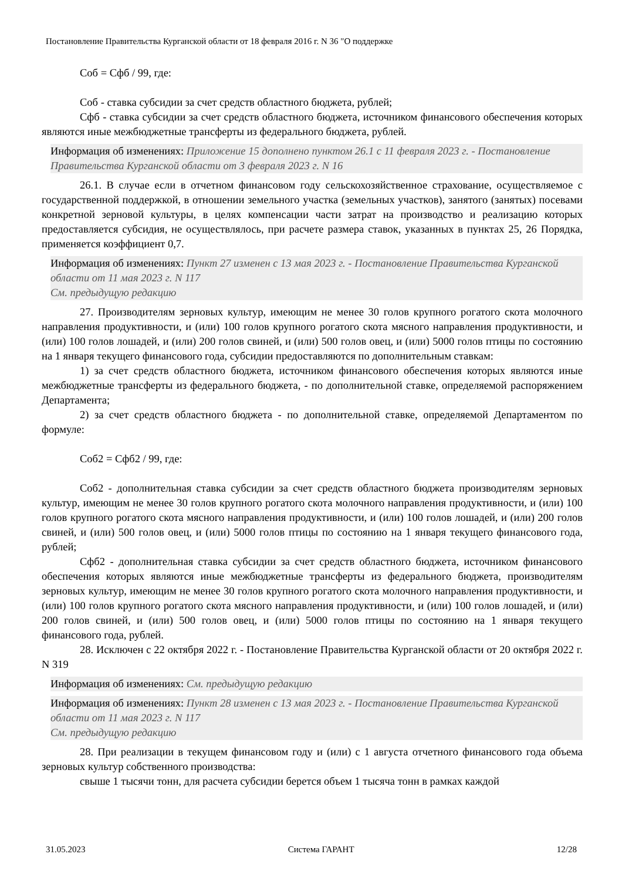Постановление Правительства Курганской области от 18 февраля 2016 г. N 36 "О поддержке
Соб = Сфб / 99, где:
Соб - ставка субсидии за счет средств областного бюджета, рублей;
Сфб - ставка субсидии за счет средств областного бюджета, источником финансового обеспечения которых являются иные межбюджетные трансферты из федерального бюджета, рублей.
Информация об изменениях: Приложение 15 дополнено пунктом 26.1 с 11 февраля 2023 г. - Постановление Правительства Курганской области от 3 февраля 2023 г. N 16
26.1. В случае если в отчетном финансовом году сельскохозяйственное страхование, осуществляемое с государственной поддержкой, в отношении земельного участка (земельных участков), занятого (занятых) посевами конкретной зерновой культуры, в целях компенсации части затрат на производство и реализацию которых предоставляется субсидия, не осуществлялось, при расчете размера ставок, указанных в пунктах 25, 26 Порядка, применяется коэффициент 0,7.
Информация об изменениях: Пункт 27 изменен с 13 мая 2023 г. - Постановление Правительства Курганской области от 11 мая 2023 г. N 117
См. предыдущую редакцию
27. Производителям зерновых культур, имеющим не менее 30 голов крупного рогатого скота молочного направления продуктивности, и (или) 100 голов крупного рогатого скота мясного направления продуктивности, и (или) 100 голов лошадей, и (или) 200 голов свиней, и (или) 500 голов овец, и (или) 5000 голов птицы по состоянию на 1 января текущего финансового года, субсидии предоставляются по дополнительным ставкам:
1) за счет средств областного бюджета, источником финансового обеспечения которых являются иные межбюджетные трансферты из федерального бюджета, - по дополнительной ставке, определяемой распоряжением Департамента;
2) за счет средств областного бюджета - по дополнительной ставке, определяемой Департаментом по формуле:
Соб2 = Сфб2 / 99, где:
Соб2 - дополнительная ставка субсидии за счет средств областного бюджета производителям зерновых культур, имеющим не менее 30 голов крупного рогатого скота молочного направления продуктивности, и (или) 100 голов крупного рогатого скота мясного направления продуктивности, и (или) 100 голов лошадей, и (или) 200 голов свиней, и (или) 500 голов овец, и (или) 5000 голов птицы по состоянию на 1 января текущего финансового года, рублей;
Сфб2 - дополнительная ставка субсидии за счет средств областного бюджета, источником финансового обеспечения которых являются иные межбюджетные трансферты из федерального бюджета, производителям зерновых культур, имеющим не менее 30 голов крупного рогатого скота молочного направления продуктивности, и (или) 100 голов крупного рогатого скота мясного направления продуктивности, и (или) 100 голов лошадей, и (или) 200 голов свиней, и (или) 500 голов овец, и (или) 5000 голов птицы по состоянию на 1 января текущего финансового года, рублей.
28. Исключен с 22 октября 2022 г. - Постановление Правительства Курганской области от 20 октября 2022 г. N 319
Информация об изменениях: См. предыдущую редакцию
Информация об изменениях: Пункт 28 изменен с 13 мая 2023 г. - Постановление Правительства Курганской области от 11 мая 2023 г. N 117
См. предыдущую редакцию
28. При реализации в текущем финансовом году и (или) с 1 августа отчетного финансового года объема зерновых культур собственного производства:
свыше 1 тысячи тонн, для расчета субсидии берется объем 1 тысяча тонн в рамках каждой
31.05.2023 Система ГАРАНТ 12/28